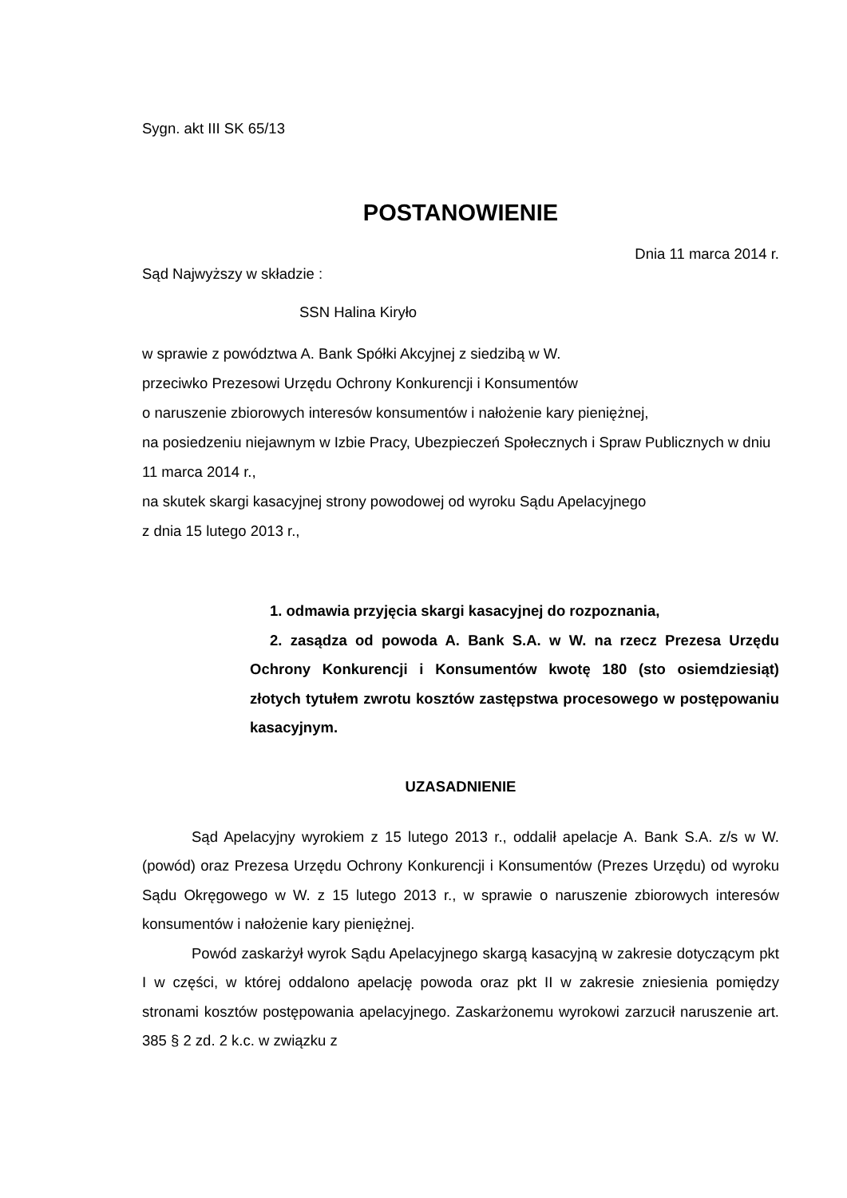Sygn. akt III SK 65/13
POSTANOWIENIE
Dnia 11 marca 2014 r.
Sąd Najwyższy w składzie :
SSN Halina Kiryło
w sprawie z powództwa A. Bank Spółki Akcyjnej z siedzibą w W.
przeciwko Prezesowi Urzędu Ochrony Konkurencji i Konsumentów
o naruszenie zbiorowych interesów konsumentów i nałożenie kary pieniężnej,
na posiedzeniu niejawnym w Izbie Pracy, Ubezpieczeń Społecznych i Spraw Publicznych w dniu 11 marca 2014 r.,
na skutek skargi kasacyjnej strony powodowej od wyroku Sądu Apelacyjnego
z dnia 15 lutego 2013 r.,
1. odmawia przyjęcia skargi kasacyjnej do rozpoznania,
2. zasądza od powoda A. Bank S.A. w W. na rzecz Prezesa Urzędu Ochrony Konkurencji i Konsumentów kwotę 180 (sto osiemdziesiąt) złotych tytułem zwrotu kosztów zastępstwa procesowego w postępowaniu kasacyjnym.
UZASADNIENIE
Sąd Apelacyjny wyrokiem z 15 lutego 2013 r., oddalił apelacje A. Bank S.A. z/s w W. (powód) oraz Prezesa Urzędu Ochrony Konkurencji i Konsumentów (Prezes Urzędu) od wyroku Sądu Okręgowego w W. z 15 lutego 2013 r., w sprawie o naruszenie zbiorowych interesów konsumentów i nałożenie kary pieniężnej.
Powód zaskarżył wyrok Sądu Apelacyjnego skargą kasacyjną w zakresie dotyczącym pkt I w części, w której oddalono apelację powoda oraz pkt II w zakresie zniesienia pomiędzy stronami kosztów postępowania apelacyjnego. Zaskarżonemu wyrokowi zarzucił naruszenie art. 385 § 2 zd. 2 k.c. w związku z